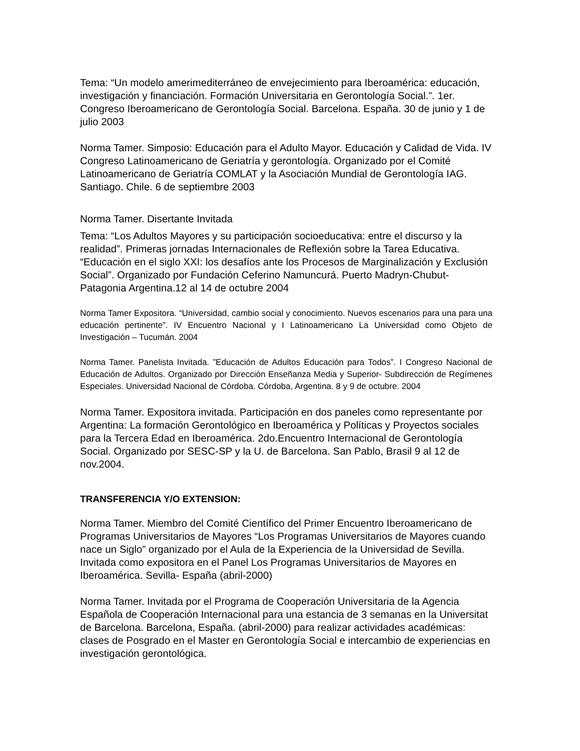Tema: “Un modelo amerimediterráneo de envejecimiento para Iberoamérica: educación, investigación y financiación. Formación Universitaria en Gerontología Social.”. 1er. Congreso Iberoamericano de Gerontología Social. Barcelona. España. 30 de junio y 1 de julio 2003
Norma Tamer. Simposio: Educación para el Adulto Mayor. Educación y Calidad de Vida. IV Congreso Latinoamericano de Geriatría y gerontología. Organizado por el Comité Latinoamericano de Geriatría COMLAT y la Asociación Mundial de Gerontología IAG. Santiago. Chile. 6 de septiembre 2003
Norma Tamer. Disertante Invitada
Tema: “Los Adultos Mayores y su participación socioeducativa: entre el discurso y la realidad”. Primeras jornadas Internacionales de Reflexión sobre la Tarea Educativa. “Educación en el siglo XXI: los desafíos ante los Procesos de Marginalización y Exclusión Social”. Organizado por Fundación Ceferino Namuncurá. Puerto Madryn-Chubut-Patagonia Argentina.12 al 14 de octubre 2004
Norma Tamer Expositora. “Universidad, cambio social y conocimiento. Nuevos escenarios para una para una educación pertinente”. IV Encuentro Nacional y I Latinoamericano La Universidad como Objeto de Investigación – Tucumán. 2004
Norma Tamer. Panelista Invitada. ”Educación de Adultos Educación para Todos”. I Congreso Nacional de Educación de Adultos. Organizado por Dirección Enseñanza Media y Superior- Subdirección de Regímenes Especiales. Universidad Nacional de Córdoba. Córdoba, Argentina. 8 y 9 de octubre. 2004
Norma Tamer. Expositora invitada. Participación en dos paneles como representante por Argentina: La formación Gerontológico en Iberoamérica y Políticas y Proyectos sociales para la Tercera Edad en Iberoamérica. 2do.Encuentro Internacional de Gerontología Social. Organizado por SESC-SP y la U. de Barcelona. San Pablo, Brasil 9 al 12 de nov.2004.
TRANSFERENCIA Y/O EXTENSION:
Norma Tamer. Miembro del Comité Científico del Primer Encuentro Iberoamericano de Programas Universitarios de Mayores “Los Programas Universitarios de Mayores cuando nace un Siglo” organizado por el Aula de la Experiencia de la Universidad de Sevilla. Invitada como expositora en el Panel Los Programas Universitarios de Mayores en Iberoamérica. Sevilla- España (abril-2000)
Norma Tamer. Invitada por el Programa de Cooperación Universitaria de la Agencia Española de Cooperación Internacional para una estancia de 3 semanas en la Universitat de Barcelona. Barcelona, España. (abril-2000) para realizar actividades académicas: clases de Posgrado en el Master en Gerontología Social e intercambio de experiencias en investigación gerontológica.